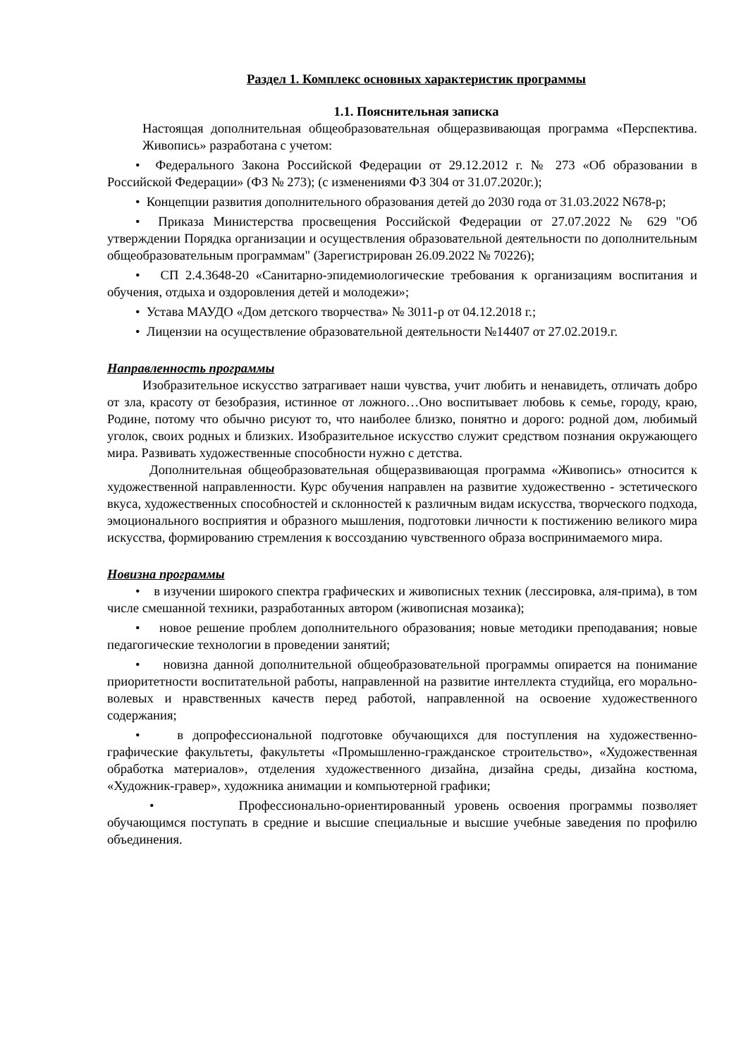Раздел 1. Комплекс основных характеристик программы
1.1. Пояснительная записка
Настоящая дополнительная общеобразовательная общеразвивающая программа «Перспектива. Живопись» разработана с учетом:
• Федерального Закона Российской Федерации от 29.12.2012 г. № 273 «Об образовании в Российской Федерации» (ФЗ № 273); (с изменениями ФЗ 304 от 31.07.2020г.);
• Концепции развития дополнительного образования детей до 2030 года от 31.03.2022 N678-р;
• Приказа Министерства просвещения Российской Федерации от 27.07.2022 № 629 "Об утверждении Порядка организации и осуществления образовательной деятельности по дополнительным общеобразовательным программам" (Зарегистрирован 26.09.2022 № 70226);
• СП 2.4.3648-20 «Санитарно-эпидемиологические требования к организациям воспитания и обучения, отдыха и оздоровления детей и молодежи»;
• Устава МАУДО «Дом детского творчества» № 3011-р от 04.12.2018 г.;
• Лицензии на осуществление образовательной деятельности №14407 от 27.02.2019.г.
Направленность программы
Изобразительное искусство затрагивает наши чувства, учит любить и ненавидеть, отличать добро от зла, красоту от безобразия, истинное от ложного…Оно воспитывает любовь к семье, городу, краю, Родине, потому что обычно рисуют то, что наиболее близко, понятно и дорого: родной дом, любимый уголок, своих родных и близких. Изобразительное искусство служит средством познания окружающего мира. Развивать художественные способности нужно с детства.
Дополнительная общеобразовательная общеразвивающая программа «Живопись» относится к художественной направленности. Курс обучения направлен на развитие художественно - эстетического вкуса, художественных способностей и склонностей к различным видам искусства, творческого подхода, эмоционального восприятия и образного мышления, подготовки личности к постижению великого мира искусства, формированию стремления к воссозданию чувственного образа воспринимаемого мира.
Новизна программы
• в изучении широкого спектра графических и живописных техник (лессировка, аля-прима), в том числе смешанной техники, разработанных автором (живописная мозаика);
• новое решение проблем дополнительного образования; новые методики преподавания; новые педагогические технологии в проведении занятий;
• новизна данной дополнительной общеобразовательной программы опирается на понимание приоритетности воспитательной работы, направленной на развитие интеллекта студийца, его морально-волевых и нравственных качеств перед работой, направленной на освоение художественного содержания;
• в допрофессиональной подготовке обучающихся для поступления на художественно-графические факультеты, факультеты «Промышленно-гражданское строительство», «Художественная обработка материалов», отделения художественного дизайна, дизайна среды, дизайна костюма, «Художник-гравер», художника анимации и компьютерной графики;
• Профессионально-ориентированный уровень освоения программы позволяет обучающимся поступать в средние и высшие специальные и высшие учебные заведения по профилю объединения.